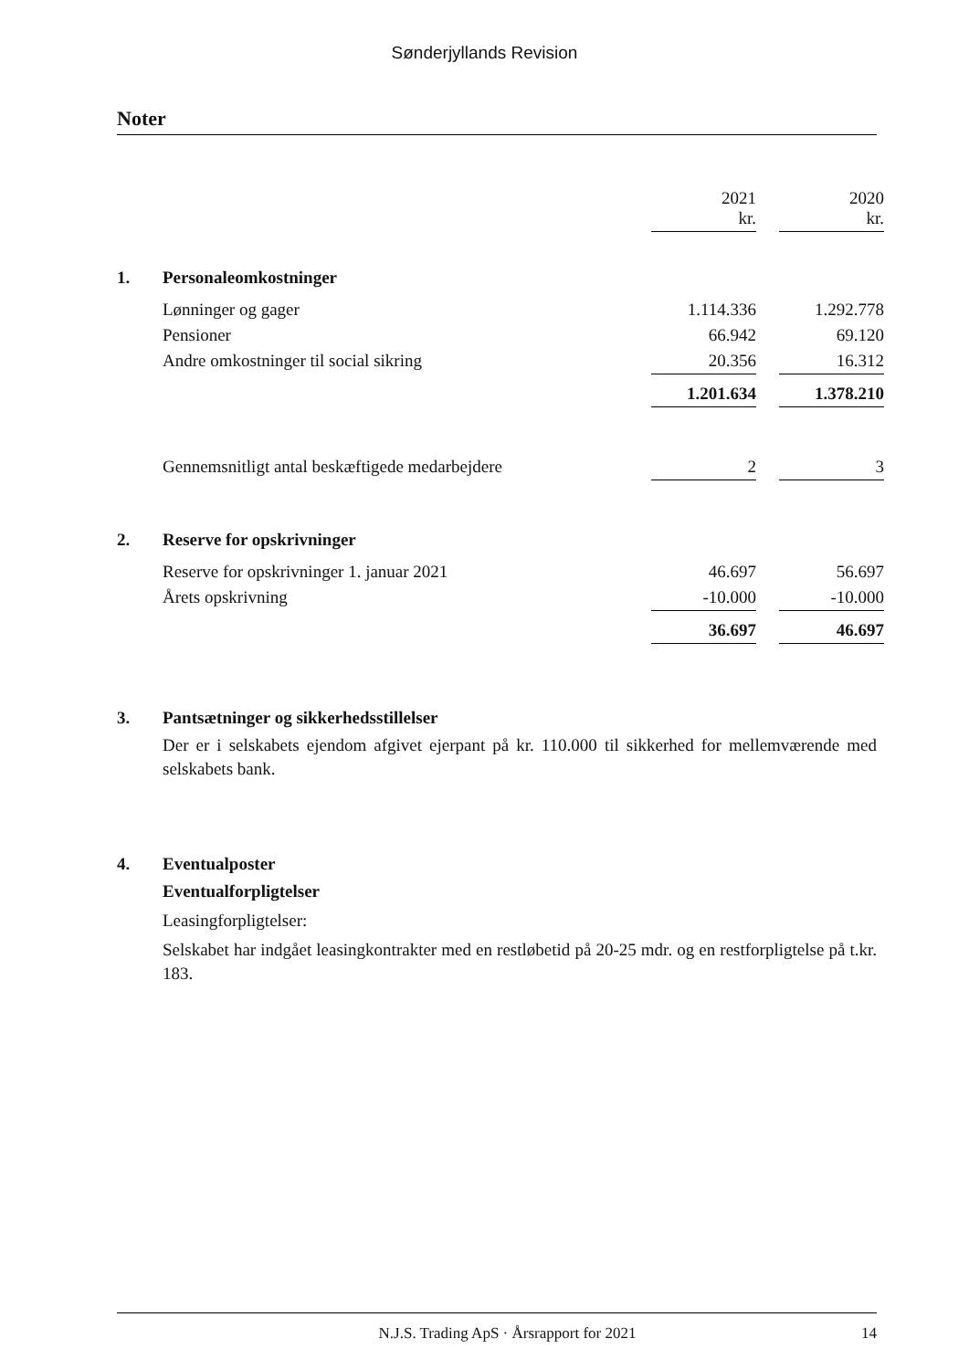Sønderjyllands Revision
Noter
| | | 2021 kr. | | 2020 kr. |
| 1. | Personaleomkostninger | | | |
| | Lønninger og gager | 1.114.336 | | 1.292.778 |
| | Pensioner | 66.942 | | 69.120 |
| | Andre omkostninger til social sikring | 20.356 | | 16.312 |
| | | 1.201.634 | | 1.378.210 |
| | Gennemsnitligt antal beskæftigede medarbejdere | 2 | | 3 |
| 2. | Reserve for opskrivninger | | | |
| | Reserve for opskrivninger 1. januar 2021 | 46.697 | | 56.697 |
| | Årets opskrivning | -10.000 | | -10.000 |
| | | 36.697 | | 46.697 |
3. Pantsætninger og sikkerhedsstillelser
Der er i selskabets ejendom afgivet ejerpant på kr. 110.000 til sikkerhed for mellemværende med selskabets bank.
4. Eventualposter
Eventualforpligtelser
Leasingforpligtelser:
Selskabet har indgået leasingkontrakter med en restløbetid på 20-25 mdr. og en restforpligtelse på t.kr. 183.
N.J.S. Trading ApS · Årsrapport for 2021 14